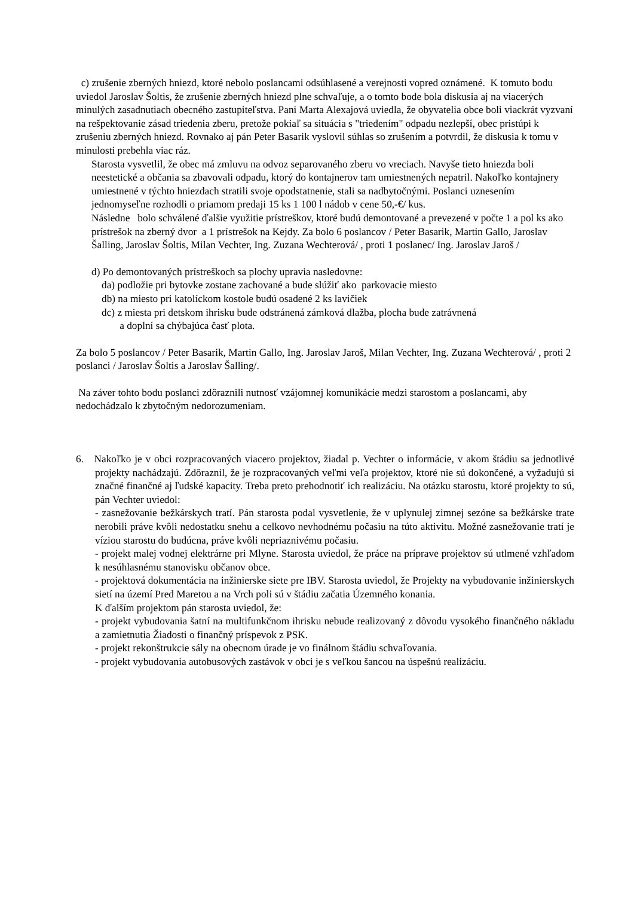c) zrušenie zberných hniezd, ktoré nebolo poslancami odsúhlasené a verejnosti vopred oznámené. K tomuto bodu uviedol Jaroslav Šoltis, že zrušenie zberných hniezd plne schvaľuje, a o tomto bode bola diskusia aj na viacerých minulých zasadnutiach obecného zastupiteľstva. Pani Marta Alexajová uviedla, že obyvatelia obce boli viackrát vyzvaní na rešpektovanie zásad triedenia zberu, pretože pokiaľ sa situácia s "triedením" odpadu nezlepší, obec pristúpi k zrušeniu zberných hniezd. Rovnako aj pán Peter Basarik vyslovil súhlas so zrušením a potvrdil, že diskusia k tomu v minulosti prebehla viac ráz.
Starosta vysvetlil, že obec má zmluvu na odvoz separovaného zberu vo vreciach. Navyše tieto hniezda boli neestetické a občania sa zbavovali odpadu, ktorý do kontajnerov tam umiestnených nepatril. Nakoľko kontajnery umiestnené v týchto hniezdach stratili svoje opodstatnenie, stali sa nadbytočnými. Poslanci uznesením jednomyseľne rozhodli o priamom predaji 15 ks 1 100 l nádob v cene 50,-€/ kus.
Následne bolo schválené ďalšie využitie prístreškov, ktoré budú demontované a prevezené v počte 1 a pol ks ako prístrešok na zberný dvor a 1 prístrešok na Kejdy. Za bolo 6 poslancov / Peter Basarik, Martin Gallo, Jaroslav Šalling, Jaroslav Šoltis, Milan Vechter, Ing. Zuzana Wechterová/ , proti 1 poslanec/ Ing. Jaroslav Jaroš /
d) Po demontovaných prístreškoch sa plochy upravia nasledovne:
da) podložie pri bytovke zostane zachované a bude slúžiť ako parkovacie miesto
db) na miesto pri katolíckom kostole budú osadené 2 ks lavičiek
dc) z miesta pri detskom ihrisku bude odstránená zámková dlažba, plocha bude zatrávnená
a doplní sa chýbajúca časť plota.
Za bolo 5 poslancov / Peter Basarik, Martin Gallo, Ing. Jaroslav Jaroš, Milan Vechter, Ing. Zuzana Wechterová/ , proti 2 poslanci / Jaroslav Šoltis a Jaroslav Šalling/.
Na záver tohto bodu poslanci zdôraznili nutnosť vzájomnej komunikácie medzi starostom a poslancami, aby nedochádzalo k zbytočným nedorozumeniam.
6. Nakoľko je v obci rozpracovaných viacero projektov, žiadal p. Vechter o informácie, v akom štádiu sa jednotlivé projekty nachádzajú. Zdôraznil, že je rozpracovaných veľmi veľa projektov, ktoré nie sú dokončené, a vyžadujú si značné finančné aj ľudské kapacity. Treba preto prehodnotiť ich realizáciu. Na otázku starostu, ktoré projekty to sú, pán Vechter uviedol:
- zasnežovanie bežkárskych tratí. Pán starosta podal vysvetlenie, že v uplynulej zimnej sezóne sa bežkárske trate nerobili práve kvôli nedostatku snehu a celkovo nevhodnému počasiu na túto aktivitu. Možné zasnežovanie tratí je víziou starostu do budúcna, práve kvôli nepriaznivému počasiu.
- projekt malej vodnej elektrárne pri Mlyne. Starosta uviedol, že práce na príprave projektov sú utlmené vzhľadom k nesúhlasnému stanovisku občanov obce.
- projektová dokumentácia na inžinierske siete pre IBV. Starosta uviedol, že Projekty na vybudovanie inžinierskych sietí na území Pred Maretou a na Vrch poli sú v štádiu začatia Územného konania.
K ďalším projektom pán starosta uviedol, že:
- projekt vybudovania šatní na multifunkčnom ihrisku nebude realizovaný z dôvodu vysokého finančného nákladu a zamietnutia Žiadosti o finančný príspevok z PSK.
- projekt rekonštrukcie sály na obecnom úrade je vo finálnom štádiu schvaľovania.
- projekt vybudovania autobusových zastávok v obci je s veľkou šancou na úspešnú realizáciu.